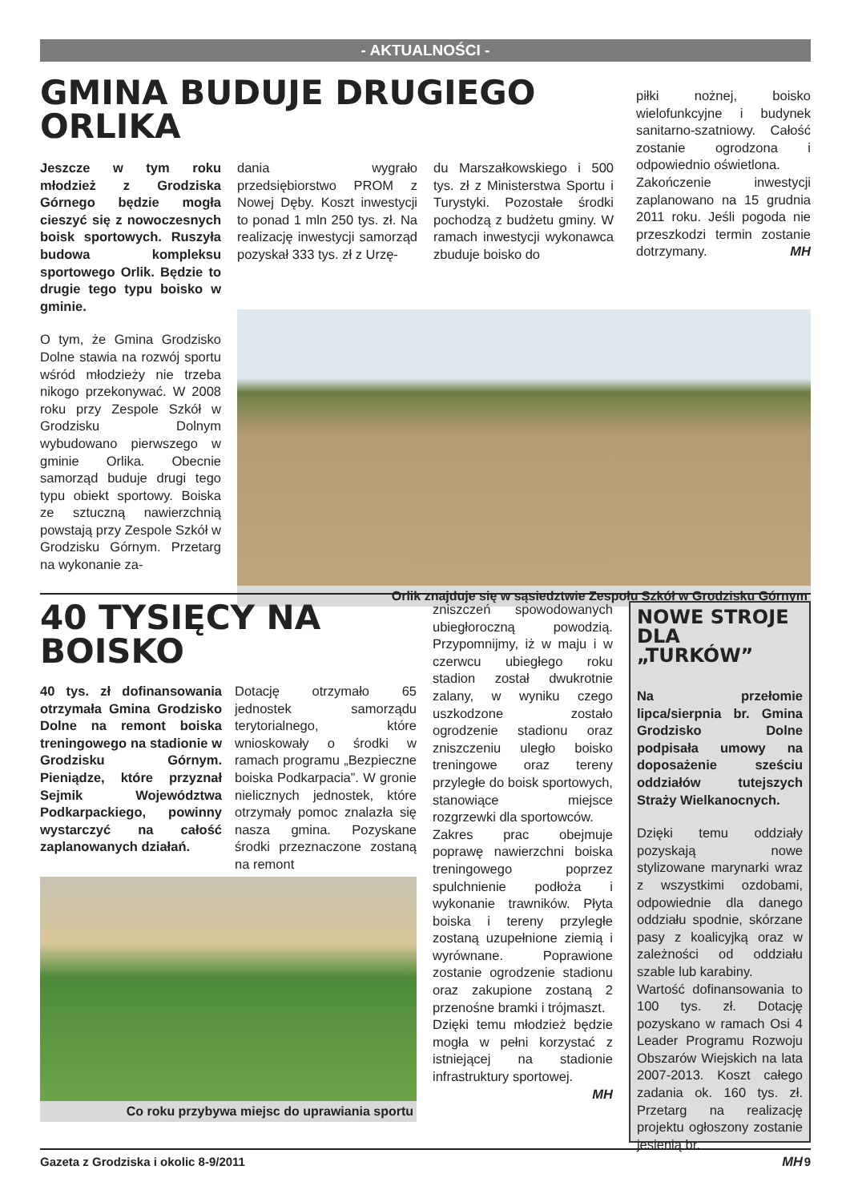- AKTUALNOŚCI -
GMINA BUDUJE DRUGIEGO
ORLIKA
Jeszcze w tym roku młodzież z Grodziska Górnego będzie mogła cieszyć się z nowoczesnych boisk sportowych. Ruszyła budowa kompleksu sportowego Orlik. Będzie to drugie tego typu boisko w gminie.
O tym, że Gmina Grodzisko Dolne stawia na rozwój sportu wśród młodzieży nie trzeba nikogo przekonywać. W 2008 roku przy Zespole Szkół w Grodzisku Dolnym wybudowano pierwszego w gminie Orlika. Obecnie samorząd buduje drugi tego typu obiekt sportowy. Boiska ze sztuczną nawierzchnią powstają przy Zespole Szkół w Grodzisku Górnym. Przetarg na wykonanie za-
dania wygrało przedsiębiorstwo PROM z Nowej Dęby. Koszt inwestycji to ponad 1 mln 250 tys. zł. Na realizację inwestycji samorząd pozyskał 333 tys. zł z Urzę-
du Marszałkowskiego i 500 tys. zł z Ministerstwa Sportu i Turystyki. Pozostałe środki pochodzą z budżetu gminy. W ramach inwestycji wykonawca zbuduje boisko do
piłki nożnej, boisko wielofunkcyjne i budynek sanitarno-szatniowy. Całość zostanie ogrodzona i odpowiednio oświetlona.
Zakończenie inwestycji zaplanowano na 15 grudnia 2011 roku. Jeśli pogoda nie przeszkodzi termin zostanie dotrzymany. MH
Orlik znajduje się w sąsiedztwie Zespołu Szkół w Grodzisku Górnym
40 TYSIĘCY NA
BOISKO
40 tys. zł dofinansowania otrzymała Gmina Grodzisko Dolne na remont boiska treningowego na stadionie w Grodzisku Górnym. Pieniądze, które przyznał Sejmik Województwa Podkarpackiego, powinny wystarczyć na całość zaplanowanych działań.
Dotację otrzymało 65 jednostek samorządu terytorialnego, które wnioskowały o środki w ramach programu „Bezpieczne boiska Podkarpacia”. W gronie nielicznych jednostek, które otrzymały pomoc znalazła się nasza gmina. Pozyskane środki przeznaczone zostaną na remont
Co roku przybywa miejsc do uprawiania sportu
zniszczeń spowodowanych ubiegłoroczną powodzią. Przypomnijmy, iż w maju i w czerwcu ubiegłego roku stadion został dwukrotnie zalany, w wyniku czego uszkodzone zostało ogrodzenie stadionu oraz zniszczeniu uległo boisko treningowe oraz tereny przyległe do boisk sportowych, stanowiące miejsce rozgrzewki dla sportowców.
Zakres prac obejmuje poprawę nawierzchni boiska treningowego poprzez spulchnienie podłoża i wykonanie trawników. Płyta boiska i tereny przyległe zostaną uzupełnione ziemią i wyrównane. Poprawione zostanie ogrodzenie stadionu oraz zakupione zostaną 2 przenośne bramki i trójmaszt.
Dzięki temu młodzież będzie mogła w pełni korzystać z istniejącej na stadionie infrastruktury sportowej.
MH
NOWE STROJE DLA „TURKÓW”
Na przełomie lipca/sierpnia br. Gmina Grodzisko Dolne podpisała umowy na doposażenie sześciu oddziałów tutejszych Straży Wielkanocnych.
Dzięki temu oddziały pozyskają nowe stylizowane marynarki wraz z wszystkimi ozdobami, odpowiednie dla danego oddziału spodnie, skórzane pasy z koalicyjką oraz w zależności od oddziału szable lub karabiny.
Wartość dofinansowania to 100 tys. zł. Dotację pozyskano w ramach Osi 4 Leader Programu Rozwoju Obszarów Wiejskich na lata 2007-2013. Koszt całego zadania ok. 160 tys. zł. Przetarg na realizację projektu ogłoszony zostanie jesienią br.
MH
Gazeta z Grodziska i okolic 8-9/2011 9